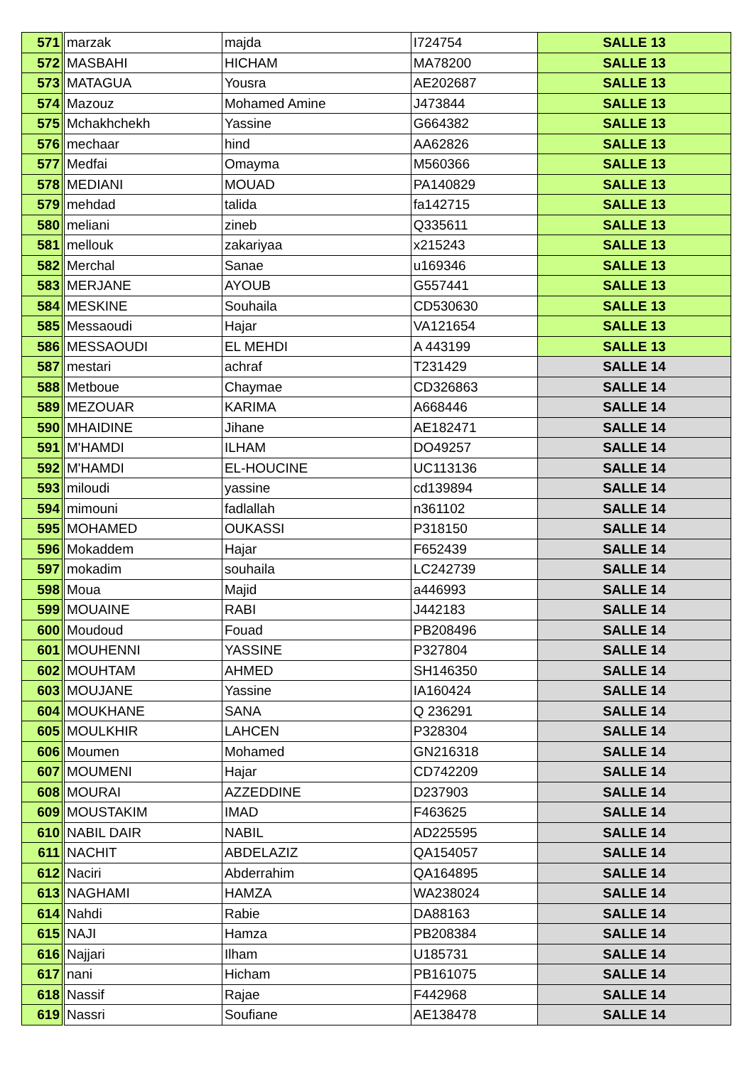| 571 | marzak | majda | I724754 | SALLE 13 |
| 572 | MASBAHI | HICHAM | MA78200 | SALLE 13 |
| 573 | MATAGUA | Yousra | AE202687 | SALLE 13 |
| 574 | Mazouz | Mohamed Amine | J473844 | SALLE 13 |
| 575 | Mchakhchekh | Yassine | G664382 | SALLE 13 |
| 576 | mechaar | hind | AA62826 | SALLE 13 |
| 577 | Medfai | Omayma | M560366 | SALLE 13 |
| 578 | MEDIANI | MOUAD | PA140829 | SALLE 13 |
| 579 | mehdad | talida | fa142715 | SALLE 13 |
| 580 | meliani | zineb | Q335611 | SALLE 13 |
| 581 | mellouk | zakariyaa | x215243 | SALLE 13 |
| 582 | Merchal | Sanae | u169346 | SALLE 13 |
| 583 | MERJANE | AYOUB | G557441 | SALLE 13 |
| 584 | MESKINE | Souhaila | CD530630 | SALLE 13 |
| 585 | Messaoudi | Hajar | VA121654 | SALLE 13 |
| 586 | MESSAOUDI | EL MEHDI | A 443199 | SALLE 13 |
| 587 | mestari | achraf | T231429 | SALLE 14 |
| 588 | Metboue | Chaymae | CD326863 | SALLE 14 |
| 589 | MEZOUAR | KARIMA | A668446 | SALLE 14 |
| 590 | MHAIDINE | Jihane | AE182471 | SALLE 14 |
| 591 | M'HAMDI | ILHAM | DO49257 | SALLE 14 |
| 592 | M'HAMDI | EL-HOUCINE | UC113136 | SALLE 14 |
| 593 | miloudi | yassine | cd139894 | SALLE 14 |
| 594 | mimouni | fadlallah | n361102 | SALLE 14 |
| 595 | MOHAMED | OUKASSI | P318150 | SALLE 14 |
| 596 | Mokaddem | Hajar | F652439 | SALLE 14 |
| 597 | mokadim | souhaila | LC242739 | SALLE 14 |
| 598 | Moua | Majid | a446993 | SALLE 14 |
| 599 | MOUAINE | RABI | J442183 | SALLE 14 |
| 600 | Moudoud | Fouad | PB208496 | SALLE 14 |
| 601 | MOUHENNI | YASSINE | P327804 | SALLE 14 |
| 602 | MOUHTAM | AHMED | SH146350 | SALLE 14 |
| 603 | MOUJANE | Yassine | IA160424 | SALLE 14 |
| 604 | MOUKHANE | SANA | Q 236291 | SALLE 14 |
| 605 | MOULKHIR | LAHCEN | P328304 | SALLE 14 |
| 606 | Moumen | Mohamed | GN216318 | SALLE 14 |
| 607 | MOUMENI | Hajar | CD742209 | SALLE 14 |
| 608 | MOURAI | AZZEDDINE | D237903 | SALLE 14 |
| 609 | MOUSTAKIM | IMAD | F463625 | SALLE 14 |
| 610 | NABIL DAIR | NABIL | AD225595 | SALLE 14 |
| 611 | NACHIT | ABDELAZIZ | QA154057 | SALLE 14 |
| 612 | Naciri | Abderrahim | QA164895 | SALLE 14 |
| 613 | NAGHAMI | HAMZA | WA238024 | SALLE 14 |
| 614 | Nahdi | Rabie | DA88163 | SALLE 14 |
| 615 | NAJI | Hamza | PB208384 | SALLE 14 |
| 616 | Najjari | Ilham | U185731 | SALLE 14 |
| 617 | nani | Hicham | PB161075 | SALLE 14 |
| 618 | Nassif | Rajae | F442968 | SALLE 14 |
| 619 | Nassri | Soufiane | AE138478 | SALLE 14 |